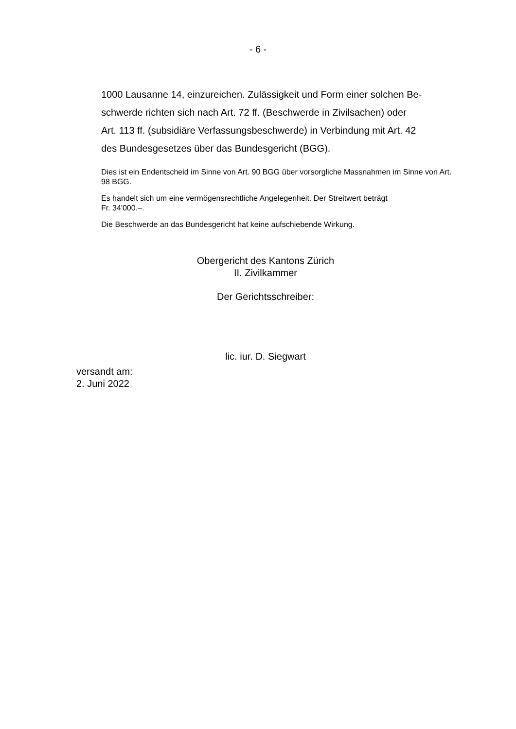- 6 -
1000 Lausanne 14, einzureichen. Zulässigkeit und Form einer solchen Be-
schwerde richten sich nach Art. 72 ff. (Beschwerde in Zivilsachen) oder
Art. 113 ff. (subsidiäre Verfassungsbeschwerde) in Verbindung mit Art. 42
des Bundesgesetzes über das Bundesgericht (BGG).
Dies ist ein Endentscheid im Sinne von Art. 90 BGG über vorsorgliche Massnahmen im Sinne von Art. 98 BGG.
Es handelt sich um eine vermögensrechtliche Angelegenheit. Der Streitwert beträgt
Fr. 34'000.–.
Die Beschwerde an das Bundesgericht hat keine aufschiebende Wirkung.
Obergericht des Kantons Zürich
II. Zivilkammer
Der Gerichtsschreiber:
lic. iur. D. Siegwart
versandt am:
2. Juni 2022